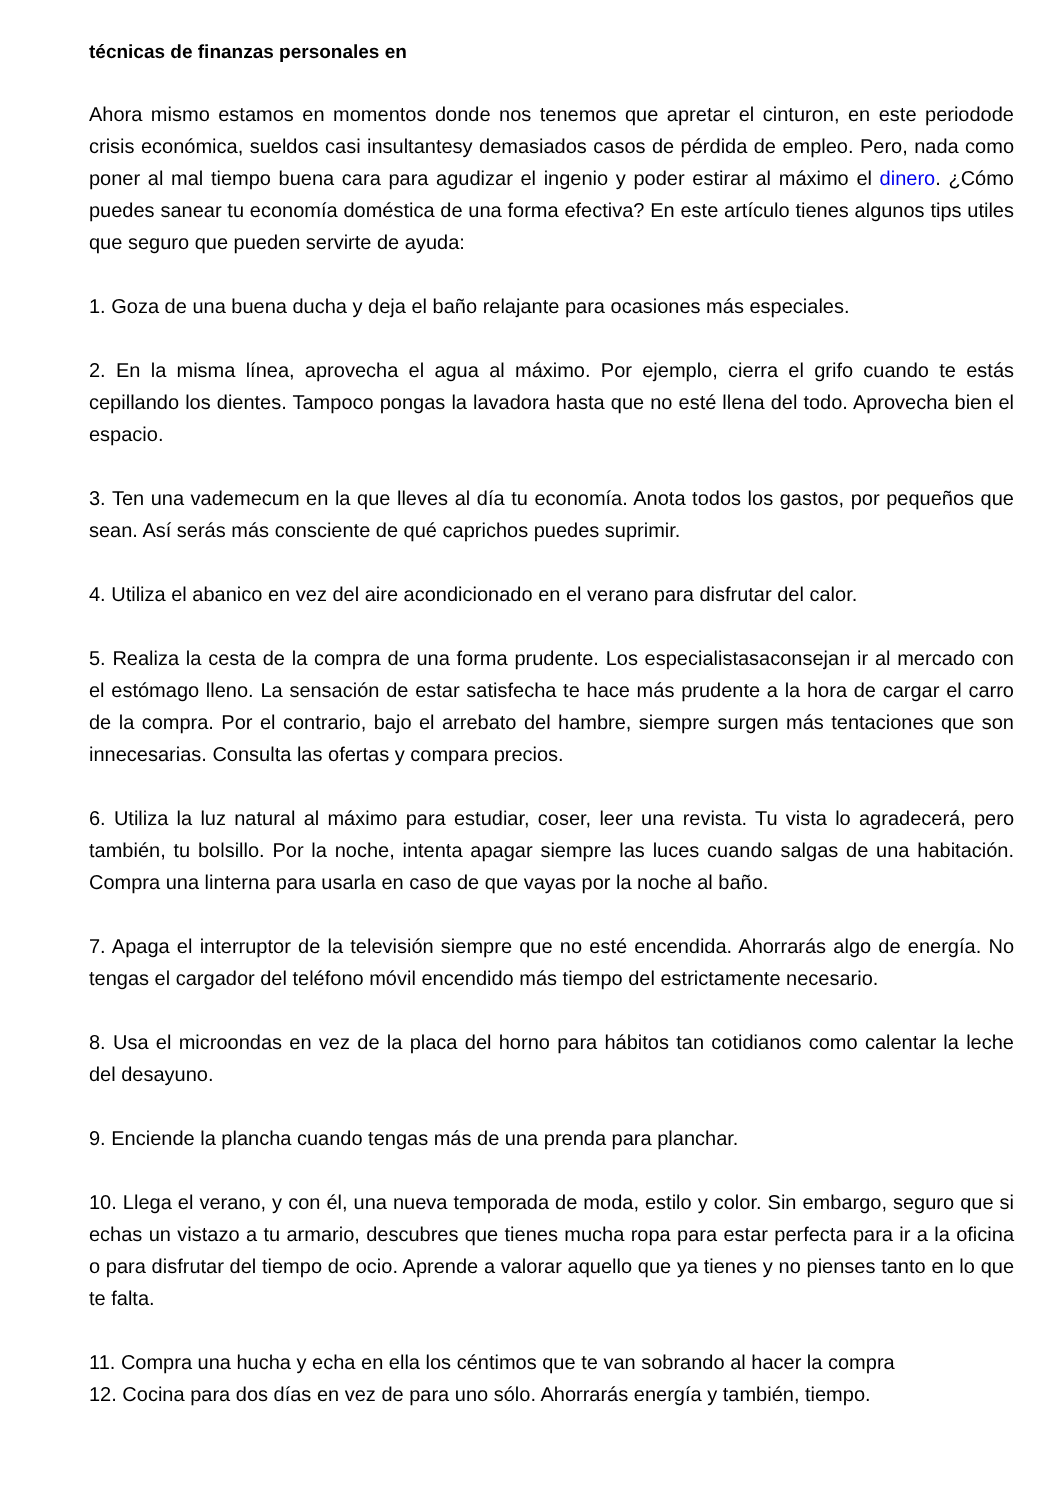técnicas de finanzas personales en
Ahora mismo estamos en momentos donde nos tenemos que apretar el cinturon, en este periodode crisis económica, sueldos casi insultantesy demasiados casos de pérdida de empleo. Pero, nada como poner al mal tiempo buena cara para agudizar el ingenio y poder estirar al máximo el dinero. ¿Cómo puedes sanear tu economía doméstica de una forma efectiva? En este artículo tienes algunos tips utiles que seguro que pueden servirte de ayuda:
1. Goza de una buena ducha y deja el baño relajante para ocasiones más especiales.
2. En la misma línea, aprovecha el agua al máximo. Por ejemplo, cierra el grifo cuando te estás cepillando los dientes. Tampoco pongas la lavadora hasta que no esté llena del todo. Aprovecha bien el espacio.
3. Ten una vademecum en la que lleves al día tu economía. Anota todos los gastos, por pequeños que sean. Así serás más consciente de qué caprichos puedes suprimir.
4. Utiliza el abanico en vez del aire acondicionado en el verano para disfrutar del calor.
5. Realiza la cesta de la compra de una forma prudente. Los especialistasaconsejan ir al mercado con el estómago lleno. La sensación de estar satisfecha te hace más prudente a la hora de cargar el carro de la compra. Por el contrario, bajo el arrebato del hambre, siempre surgen más tentaciones que son innecesarias. Consulta las ofertas y compara precios.
6. Utiliza la luz natural al máximo para estudiar, coser, leer una revista. Tu vista lo agradecerá, pero también, tu bolsillo. Por la noche, intenta apagar siempre las luces cuando salgas de una habitación. Compra una linterna para usarla en caso de que vayas por la noche al baño.
7. Apaga el interruptor de la televisión siempre que no esté encendida. Ahorrarás algo de energía. No tengas el cargador del teléfono móvil encendido más tiempo del estrictamente necesario.
8. Usa el microondas en vez de la placa del horno para hábitos tan cotidianos como calentar la leche del desayuno.
9. Enciende la plancha cuando tengas más de una prenda para planchar.
10. Llega el verano, y con él, una nueva temporada de moda, estilo y color. Sin embargo, seguro que si echas un vistazo a tu armario, descubres que tienes mucha ropa para estar perfecta para ir a la oficina o para disfrutar del tiempo de ocio. Aprende a valorar aquello que ya tienes y no pienses tanto en lo que te falta.
11. Compra una hucha y echa en ella los céntimos que te van sobrando al hacer la compra
12. Cocina para dos días en vez de para uno sólo. Ahorrarás energía y también, tiempo.